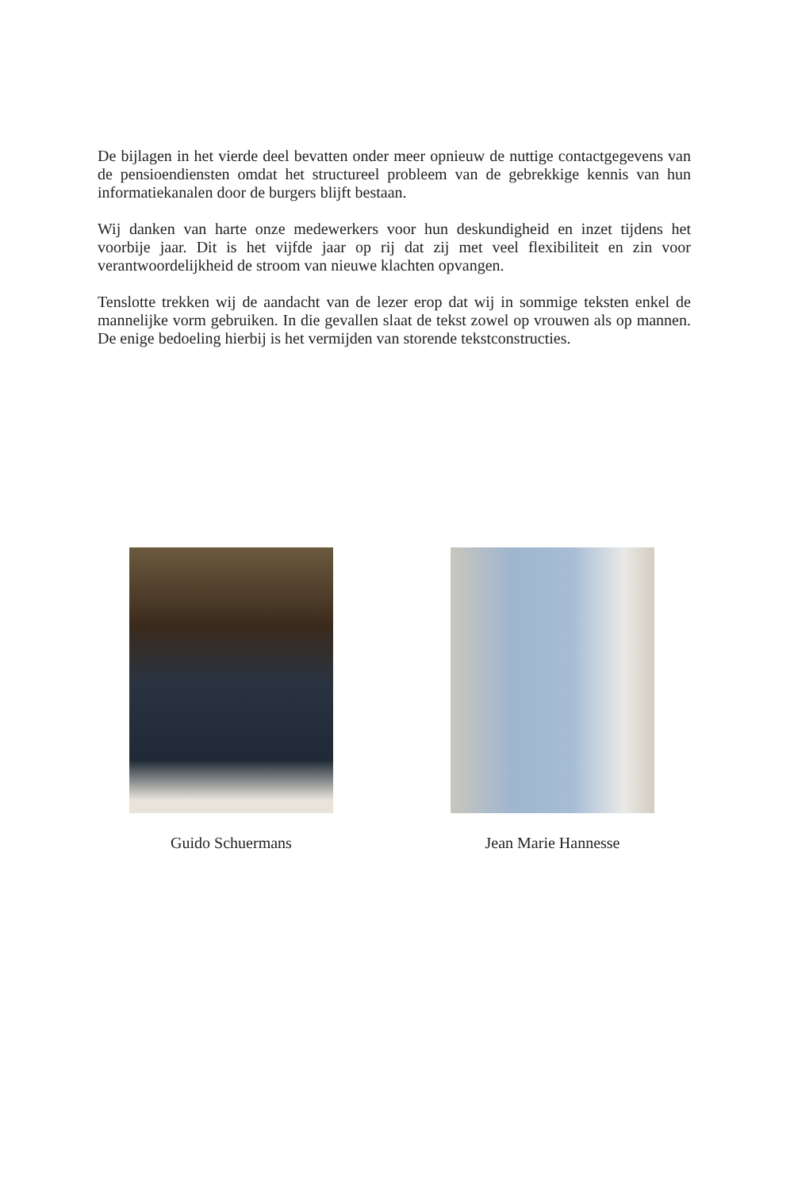De bijlagen in het vierde deel bevatten onder meer opnieuw de nuttige contactgegevens van de pensioendiensten omdat het structureel probleem van de gebrekkige kennis van hun informatiekanalen door de burgers blijft bestaan.
Wij danken van harte onze medewerkers voor hun deskundigheid en inzet tijdens het voorbije jaar. Dit is het vijfde jaar op rij dat zij met veel flexibiliteit en zin voor verantwoordelijkheid de stroom van nieuwe klachten opvangen.
Tenslotte trekken wij de aandacht van de lezer erop dat wij in sommige teksten enkel de mannelijke vorm gebruiken. In die gevallen slaat de tekst zowel op vrouwen als op mannen. De enige bedoeling hierbij is het vermijden van storende tekstconstructies.
Guido Schuermans Jean Marie Hannesse